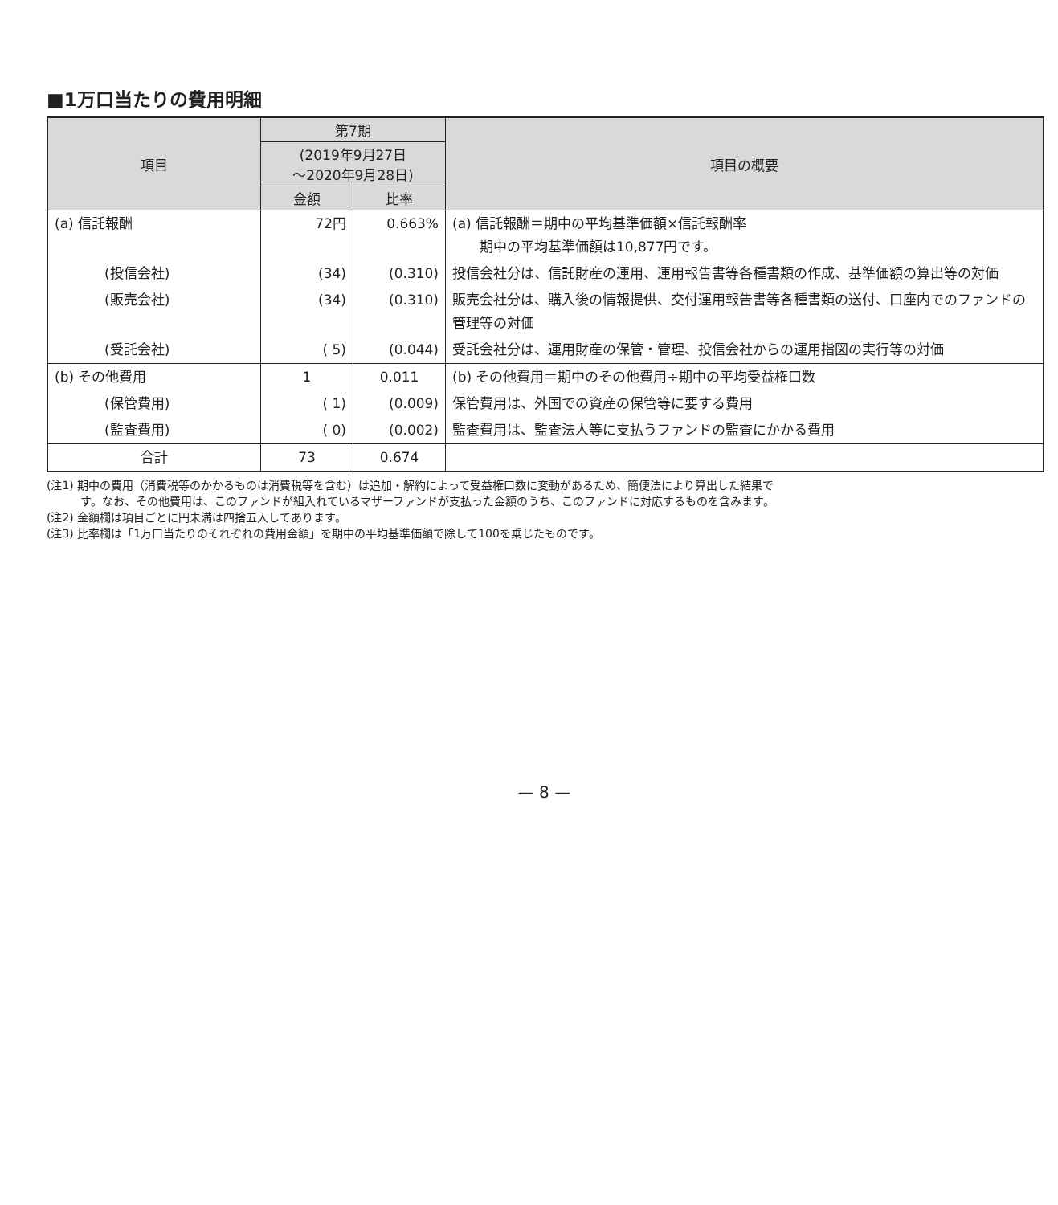■1万口当たりの費用明細
| 項目 | 第7期 | | 項目の概要 |
| --- | --- | --- | --- |
| | (2019年9月27日 ～2020年9月28日) | | |
| | 金額 | 比率 | |
| (a) 信託報酬 | 72円 | 0.663% | (a) 信託報酬＝期中の平均基準価額×信託報酬率 期中の平均基準価額は10,877円です。 |
| (投信会社) | (34) | (0.310) | 投信会社分は、信託財産の運用、運用報告書等各種書類の作成、基準価額の算出等の対価 |
| (販売会社) | (34) | (0.310) | 販売会社分は、購入後の情報提供、交付運用報告書等各種書類の送付、口座内でのファンドの管理等の対価 |
| (受託会社) | ( 5) | (0.044) | 受託会社分は、運用財産の保管・管理、投信会社からの運用指図の実行等の対価 |
| (b) その他費用 | 1 | 0.011 | (b) その他費用＝期中のその他費用÷期中の平均受益権口数 |
| (保管費用) | ( 1) | (0.009) | 保管費用は、外国での資産の保管等に要する費用 |
| (監査費用) | ( 0) | (0.002) | 監査費用は、監査法人等に支払うファンドの監査にかかる費用 |
| 合計 | 73 | 0.674 | |
(注1) 期中の費用（消費税等のかかるものは消費税等を含む）は追加・解約によって受益権口数に変動があるため、簡便法により算出した結果で
　　　す。なお、その他費用は、このファンドが組入れているマザーファンドが支払った金額のうち、このファンドに対応するものを含みます。
(注2) 金額欄は項目ごとに円未満は四捨五入してあります。
(注3) 比率欄は「1万口当たりのそれぞれの費用金額」を期中の平均基準価額で除して100を乗じたものです。
— 8 —